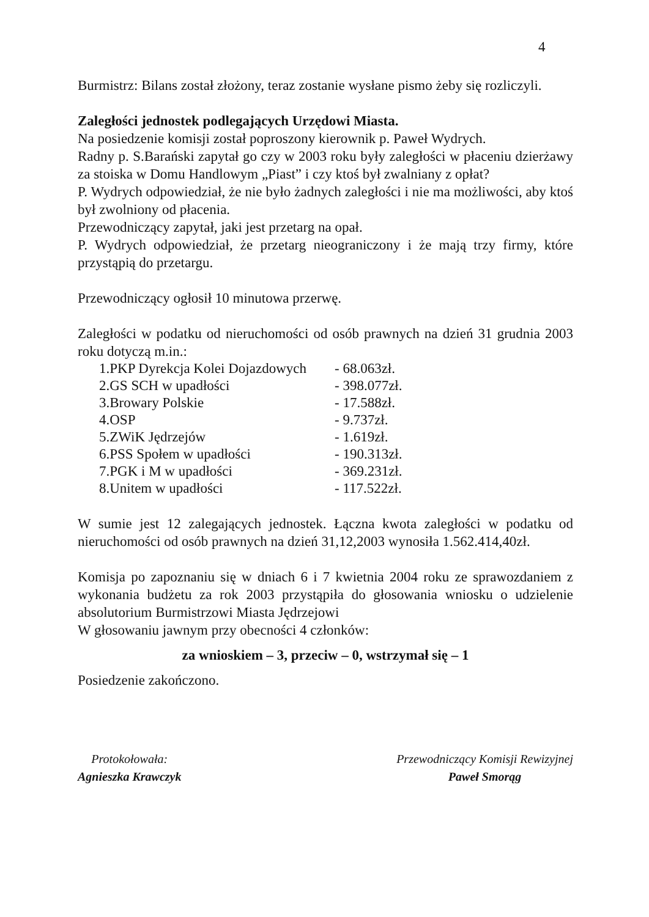4
Burmistrz: Bilans został złożony, teraz zostanie wysłane pismo żeby się rozliczyli.
Zaległości jednostek podlegających Urzędowi Miasta.
Na posiedzenie komisji został poproszony kierownik p. Paweł Wydrych.
Radny p. S.Barański zapytał go czy w 2003 roku były zaległości w płaceniu dzierżawy za stoiska w Domu Handlowym „Piast” i czy ktoś był zwalniany z opłat?
P. Wydrych odpowiedział, że nie było żadnych zaległości i nie ma możliwości, aby ktoś był zwolniony od płacenia.
Przewodniczący zapytał, jaki jest przetarg na opał.
P. Wydrych odpowiedział, że przetarg nieograniczony i że mają trzy firmy, które przystąpią do przetargu.
Przewodniczący ogłosił 10 minutowa przerwę.
Zaległości w podatku od nieruchomości od osób prawnych na dzień 31 grudnia 2003 roku dotyczą m.in.:
| 1.PKP Dyrekcja Kolei Dojazdowych | - 68.063zł. |
| 2.GS SCH w upadłości | - 398.077zł. |
| 3.Browary Polskie | - 17.588zł. |
| 4.OSP | - 9.737zł. |
| 5.ZWiK Jędrzejów | - 1.619zł. |
| 6.PSS Społem w upadłości | - 190.313zł. |
| 7.PGK i M w upadłości | - 369.231zł. |
| 8.Unitem w upadłości | - 117.522zł. |
W sumie jest 12 zalegających jednostek. Łączna kwota zaległości w podatku od nieruchomości od osób prawnych na dzień 31,12,2003 wynosiła 1.562.414,40zł.
Komisja po zapoznaniu się w dniach 6 i 7 kwietnia 2004 roku ze sprawozdaniem z wykonania budżetu za rok 2003 przystąpiła do głosowania wniosku o udzielenie absolutorium Burmistrzowi Miasta Jędrzejowi
W głosowaniu jawnym przy obecności 4 członków:
za wnioskiem – 3, przeciw – 0, wstrzymał się – 1
Posiedzenie zakończono.
Protokołowała:
Agnieszka Krawczyk
Przewodniczący Komisji Rewizyjnej
Paweł Smorąg